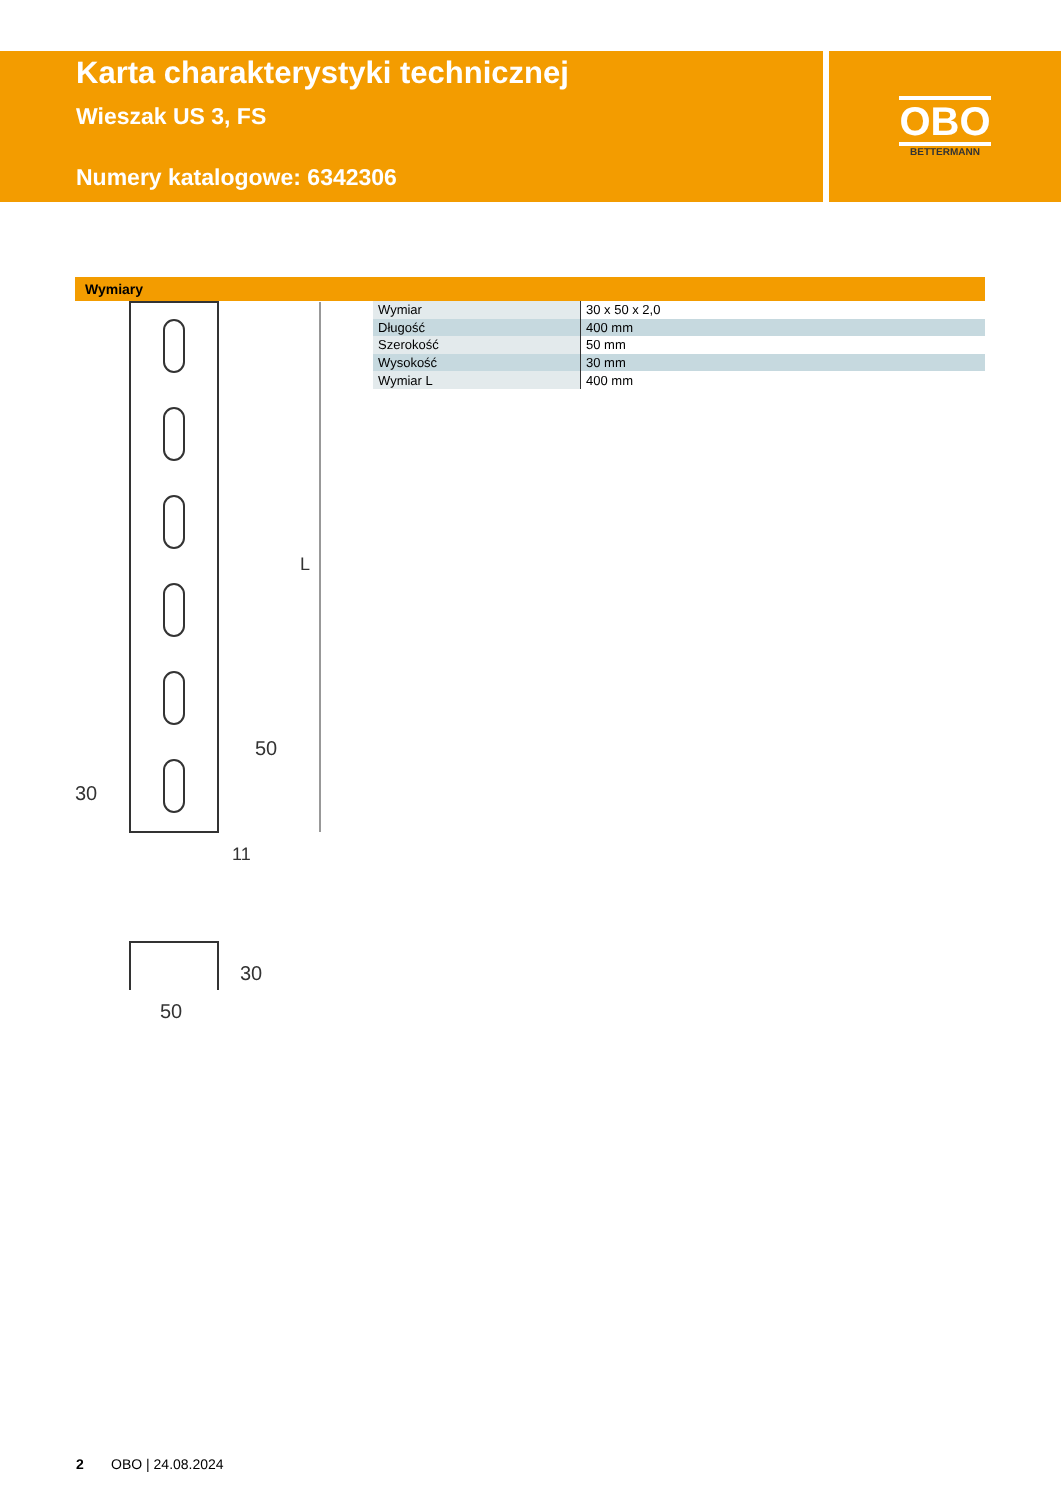Karta charakterystyki technicznej
Wieszak US 3, FS
Numery katalogowe: 6342306
OBO
BETTERMANN
Wymiary
| Wymiar | 30 x 50 x 2,0 |
| Długość | 400 mm |
| Szerokość | 50 mm |
| Wysokość | 30 mm |
| Wymiar L | 400 mm |
11
50
L
50
30
30
2 OBO | 24.08.2024